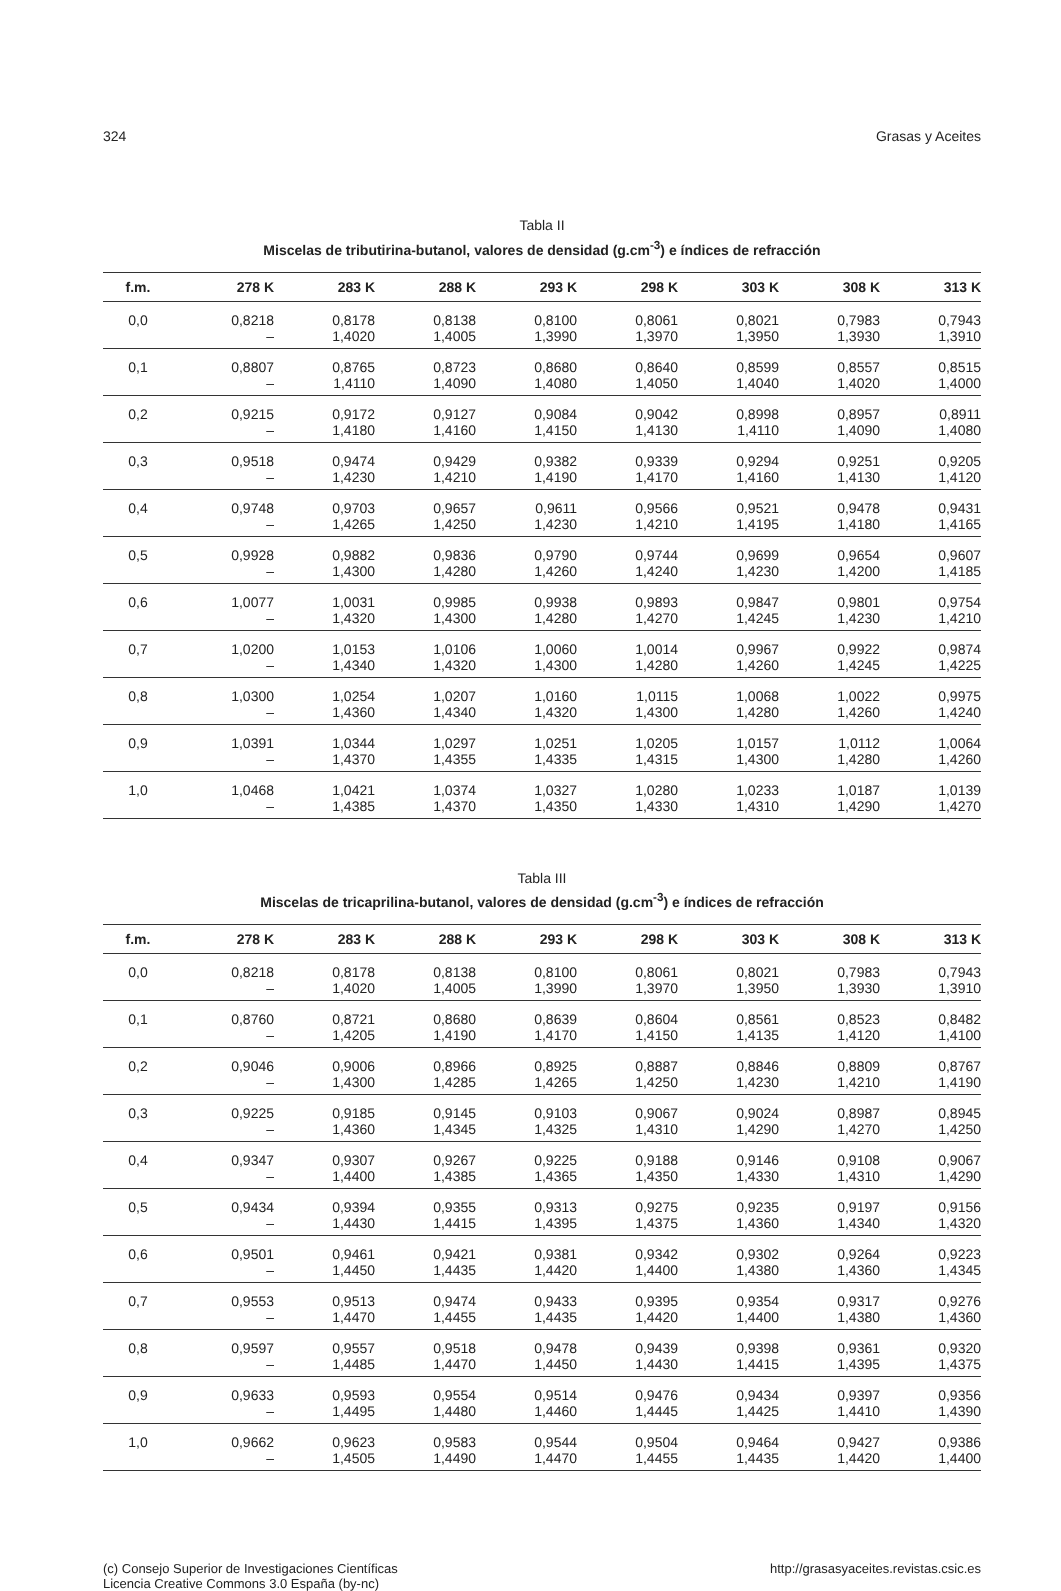324 Grasas y Aceites
Tabla II
Miscelas de tributirina-butanol, valores de densidad (g.cm<sup>-3</sup>) e índices de refracción
| f.m. | 278 K | 283 K | 288 K | 293 K | 298 K | 303 K | 308 K | 313 K |
| --- | --- | --- | --- | --- | --- | --- | --- | --- |
| 0,0 | 0,8218 | 0,8178 | 0,8138 | 0,8100 | 0,8061 | 0,8021 | 0,7983 | 0,7943 |
| | – | 1,4020 | 1,4005 | 1,3990 | 1,3970 | 1,3950 | 1,3930 | 1,3910 |
| 0,1 | 0,8807 | 0,8765 | 0,8723 | 0,8680 | 0,8640 | 0,8599 | 0,8557 | 0,8515 |
| | – | 1,4110 | 1,4090 | 1,4080 | 1,4050 | 1,4040 | 1,4020 | 1,4000 |
| 0,2 | 0,9215 | 0,9172 | 0,9127 | 0,9084 | 0,9042 | 0,8998 | 0,8957 | 0,8911 |
| | – | 1,4180 | 1,4160 | 1,4150 | 1,4130 | 1,4110 | 1,4090 | 1,4080 |
| 0,3 | 0,9518 | 0,9474 | 0,9429 | 0,9382 | 0,9339 | 0,9294 | 0,9251 | 0,9205 |
| | – | 1,4230 | 1,4210 | 1,4190 | 1,4170 | 1,4160 | 1,4130 | 1,4120 |
| 0,4 | 0,9748 | 0,9703 | 0,9657 | 0,9611 | 0,9566 | 0,9521 | 0,9478 | 0,9431 |
| | – | 1,4265 | 1,4250 | 1,4230 | 1,4210 | 1,4195 | 1,4180 | 1,4165 |
| 0,5 | 0,9928 | 0,9882 | 0,9836 | 0,9790 | 0,9744 | 0,9699 | 0,9654 | 0,9607 |
| | – | 1,4300 | 1,4280 | 1,4260 | 1,4240 | 1,4230 | 1,4200 | 1,4185 |
| 0,6 | 1,0077 | 1,0031 | 0,9985 | 0,9938 | 0,9893 | 0,9847 | 0,9801 | 0,9754 |
| | – | 1,4320 | 1,4300 | 1,4280 | 1,4270 | 1,4245 | 1,4230 | 1,4210 |
| 0,7 | 1,0200 | 1,0153 | 1,0106 | 1,0060 | 1,0014 | 0,9967 | 0,9922 | 0,9874 |
| | – | 1,4340 | 1,4320 | 1,4300 | 1,4280 | 1,4260 | 1,4245 | 1,4225 |
| 0,8 | 1,0300 | 1,0254 | 1,0207 | 1,0160 | 1,0115 | 1,0068 | 1,0022 | 0,9975 |
| | – | 1,4360 | 1,4340 | 1,4320 | 1,4300 | 1,4280 | 1,4260 | 1,4240 |
| 0,9 | 1,0391 | 1,0344 | 1,0297 | 1,0251 | 1,0205 | 1,0157 | 1,0112 | 1,0064 |
| | – | 1,4370 | 1,4355 | 1,4335 | 1,4315 | 1,4300 | 1,4280 | 1,4260 |
| 1,0 | 1,0468 | 1,0421 | 1,0374 | 1,0327 | 1,0280 | 1,0233 | 1,0187 | 1,0139 |
| | – | 1,4385 | 1,4370 | 1,4350 | 1,4330 | 1,4310 | 1,4290 | 1,4270 |
Tabla III
Miscelas de tricaprilina-butanol, valores de densidad (g.cm<sup>-3</sup>) e índices de refracción
| f.m. | 278 K | 283 K | 288 K | 293 K | 298 K | 303 K | 308 K | 313 K |
| --- | --- | --- | --- | --- | --- | --- | --- | --- |
| 0,0 | 0,8218 | 0,8178 | 0,8138 | 0,8100 | 0,8061 | 0,8021 | 0,7983 | 0,7943 |
| | – | 1,4020 | 1,4005 | 1,3990 | 1,3970 | 1,3950 | 1,3930 | 1,3910 |
| 0,1 | 0,8760 | 0,8721 | 0,8680 | 0,8639 | 0,8604 | 0,8561 | 0,8523 | 0,8482 |
| | – | 1,4205 | 1,4190 | 1,4170 | 1,4150 | 1,4135 | 1,4120 | 1,4100 |
| 0,2 | 0,9046 | 0,9006 | 0,8966 | 0,8925 | 0,8887 | 0,8846 | 0,8809 | 0,8767 |
| | – | 1,4300 | 1,4285 | 1,4265 | 1,4250 | 1,4230 | 1,4210 | 1,4190 |
| 0,3 | 0,9225 | 0,9185 | 0,9145 | 0,9103 | 0,9067 | 0,9024 | 0,8987 | 0,8945 |
| | – | 1,4360 | 1,4345 | 1,4325 | 1,4310 | 1,4290 | 1,4270 | 1,4250 |
| 0,4 | 0,9347 | 0,9307 | 0,9267 | 0,9225 | 0,9188 | 0,9146 | 0,9108 | 0,9067 |
| | – | 1,4400 | 1,4385 | 1,4365 | 1,4350 | 1,4330 | 1,4310 | 1,4290 |
| 0,5 | 0,9434 | 0,9394 | 0,9355 | 0,9313 | 0,9275 | 0,9235 | 0,9197 | 0,9156 |
| | – | 1,4430 | 1,4415 | 1,4395 | 1,4375 | 1,4360 | 1,4340 | 1,4320 |
| 0,6 | 0,9501 | 0,9461 | 0,9421 | 0,9381 | 0,9342 | 0,9302 | 0,9264 | 0,9223 |
| | – | 1,4450 | 1,4435 | 1,4420 | 1,4400 | 1,4380 | 1,4360 | 1,4345 |
| 0,7 | 0,9553 | 0,9513 | 0,9474 | 0,9433 | 0,9395 | 0,9354 | 0,9317 | 0,9276 |
| | – | 1,4470 | 1,4455 | 1,4435 | 1,4420 | 1,4400 | 1,4380 | 1,4360 |
| 0,8 | 0,9597 | 0,9557 | 0,9518 | 0,9478 | 0,9439 | 0,9398 | 0,9361 | 0,9320 |
| | – | 1,4485 | 1,4470 | 1,4450 | 1,4430 | 1,4415 | 1,4395 | 1,4375 |
| 0,9 | 0,9633 | 0,9593 | 0,9554 | 0,9514 | 0,9476 | 0,9434 | 0,9397 | 0,9356 |
| | – | 1,4495 | 1,4480 | 1,4460 | 1,4445 | 1,4425 | 1,4410 | 1,4390 |
| 1,0 | 0,9662 | 0,9623 | 0,9583 | 0,9544 | 0,9504 | 0,9464 | 0,9427 | 0,9386 |
| | – | 1,4505 | 1,4490 | 1,4470 | 1,4455 | 1,4435 | 1,4420 | 1,4400 |
(c) Consejo Superior de Investigaciones Científicas
Licencia Creative Commons 3.0 España (by-nc) http://grasasyaceites.revistas.csic.es